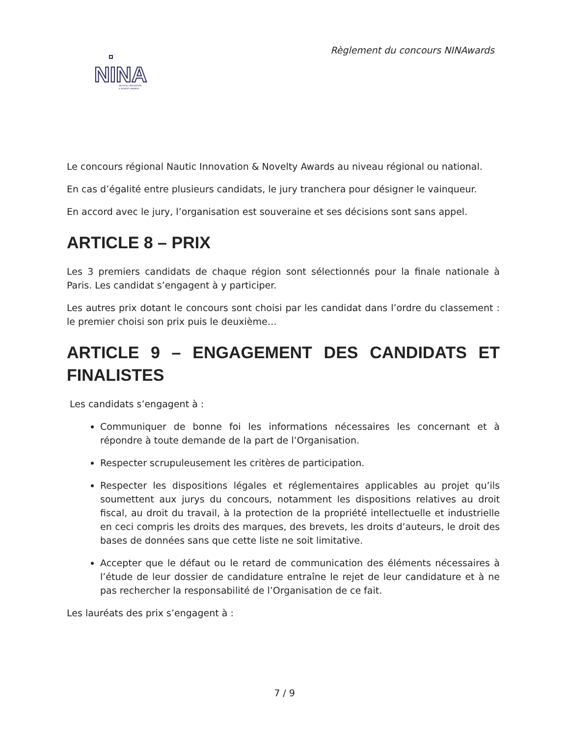Règlement du concours NINAwards
NINA
NAUTICAL INNOVATION
& NOVELTY AWARDS
Le concours régional Nautic Innovation & Novelty Awards au niveau régional ou national.
En cas d’égalité entre plusieurs candidats, le jury tranchera pour désigner le vainqueur.
En accord avec le jury, l’organisation est souveraine et ses décisions sont sans appel.
ARTICLE 8 – PRIX
Les 3 premiers candidats de chaque région sont sélectionnés pour la finale nationale à Paris. Les candidat s’engagent à y participer.
Les autres prix dotant le concours sont choisi par les candidat dans l’ordre du classement : le premier choisi son prix puis le deuxième…
ARTICLE 9 – ENGAGEMENT DES CANDIDATS ET FINALISTES
Les candidats s’engagent à :
Communiquer de bonne foi les informations nécessaires les concernant et à répondre à toute demande de la part de l’Organisation.
Respecter scrupuleusement les critères de participation.
Respecter les dispositions légales et réglementaires applicables au projet qu’ils soumettent aux jurys du concours, notamment les dispositions relatives au droit fiscal, au droit du travail, à la protection de la propriété intellectuelle et industrielle en ceci compris les droits des marques, des brevets, les droits d’auteurs, le droit des bases de données sans que cette liste ne soit limitative.
Accepter que le défaut ou le retard de communication des éléments nécessaires à l’étude de leur dossier de candidature entraîne le rejet de leur candidature et à ne pas rechercher la responsabilité de l’Organisation de ce fait.
Les lauréats des prix s’engagent à :
7 / 9